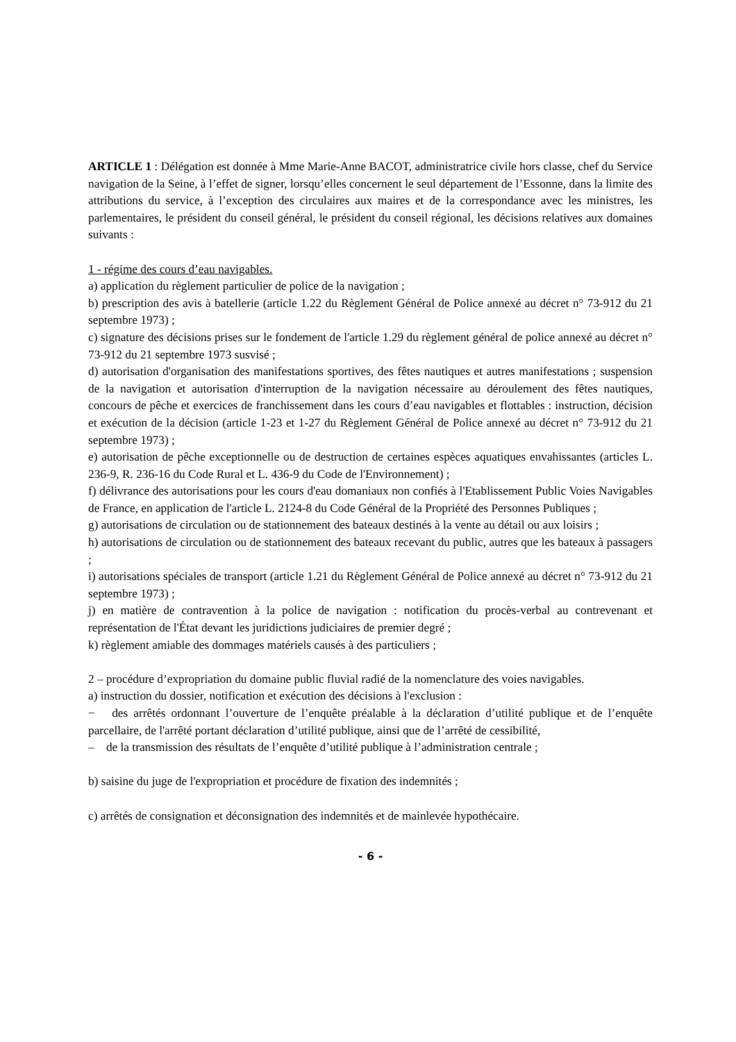ARTICLE 1 : Délégation est donnée à Mme Marie-Anne BACOT, administratrice civile hors classe, chef du Service navigation de la Seine, à l’effet de signer, lorsqu’elles concernent le seul département de l’Essonne, dans la limite des attributions du service, à l’exception des circulaires aux maires et de la correspondance avec les ministres, les parlementaires, le président du conseil général, le président du conseil régional, les décisions relatives aux domaines suivants :
1 - régime des cours d’eau navigables.
a) application du règlement particulier de police de la navigation ;
b) prescription des avis à batellerie (article 1.22 du Règlement Général de Police annexé au décret n° 73-912 du 21 septembre 1973) ;
c) signature des décisions prises sur le fondement de l'article 1.29 du règlement général de police annexé au décret n° 73-912 du 21 septembre 1973 susvisé ;
d) autorisation d'organisation des manifestations sportives, des fêtes nautiques et autres manifestations ; suspension de la navigation et autorisation d'interruption de la navigation nécessaire au déroulement des fêtes nautiques, concours de pêche et exercices de franchissement dans les cours d’eau navigables et flottables : instruction, décision et exécution de la décision (article 1-23 et 1-27 du Règlement Général de Police annexé au décret n° 73-912 du 21 septembre 1973) ;
e) autorisation de pêche exceptionnelle ou de destruction de certaines espèces aquatiques envahissantes (articles L. 236-9, R. 236-16 du Code Rural et L. 436-9 du Code de l'Environnement) ;
f) délivrance des autorisations pour les cours d'eau domaniaux non confiés à l'Etablissement Public Voies Navigables de France, en application de l'article L. 2124-8 du Code Général de la Propriété des Personnes Publiques ;
g) autorisations de circulation ou de stationnement des bateaux destinés à la vente au détail ou aux loisirs ;
h) autorisations de circulation ou de stationnement des bateaux recevant du public, autres que les bateaux à passagers ;
i) autorisations spéciales de transport (article 1.21 du Règlement Général de Police annexé au décret n° 73-912 du 21 septembre 1973) ;
j) en matière de contravention à la police de navigation : notification du procès-verbal au contrevenant et représentation de l'État devant les juridictions judiciaires de premier degré ;
k) règlement amiable des dommages matériels causés à des particuliers ;
2 – procédure d’expropriation du domaine public fluvial radié de la nomenclature des voies navigables.
a) instruction du dossier, notification et exécution des décisions à l'exclusion :
− des arrêtés ordonnant l’ouverture de l’enquête préalable à la déclaration d’utilité publique et de l’enquête parcellaire, de l'arrêté portant déclaration d’utilité publique, ainsi que de l’arrêté de cessibilité,
– de la transmission des résultats de l’enquête d’utilité publique à l’administration centrale ;
b) saisine du juge de l'expropriation et procédure de fixation des indemnités ;
c) arrêtés de consignation et déconsignation des indemnités et de mainlevée hypothécaire.
- 6 -